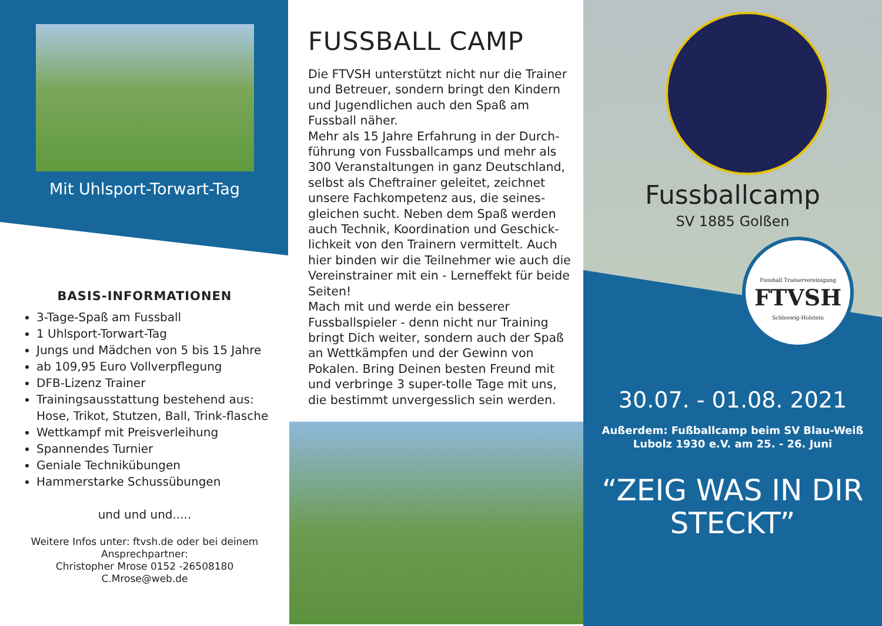Mit Uhlsport-Torwart-Tag
BASIS-INFORMATIONEN
3-Tage-Spaß am Fussball
1 Uhlsport-Torwart-Tag
Jungs und Mädchen von 5 bis 15 Jahre
ab 109,95 Euro Vollverpflegung
DFB-Lizenz Trainer
Trainingsausstattung bestehend aus: Hose, Trikot, Stutzen, Ball, Trink-flasche
Wettkampf mit Preisverleihung
Spannendes Turnier
Geniale Technikübungen
Hammerstarke Schussübungen
und und und.....
Weitere Infos unter: ftvsh.de oder bei deinem
Ansprechpartner:
Christopher Mrose 0152 -26508180
C.Mrose@web.de
FUSSBALL CAMP
Die FTVSH unterstützt nicht nur die Trainer und Betreuer, sondern bringt den Kindern und Jugendlichen auch den Spaß am Fussball näher.
Mehr als 15 Jahre Erfahrung in der Durch-führung von Fussballcamps und mehr als 300 Veranstaltungen in ganz Deutschland, selbst als Cheftrainer geleitet, zeichnet unsere Fachkompetenz aus, die seines-gleichen sucht. Neben dem Spaß werden auch Technik, Koordination und Geschick-lichkeit von den Trainern vermittelt. Auch hier binden wir die Teilnehmer wie auch die Vereinstrainer mit ein - Lerneffekt für beide Seiten!
Mach mit und werde ein besserer Fussballspieler - denn nicht nur Training bringt Dich weiter, sondern auch der Spaß an Wettkämpfen und der Gewinn von Pokalen. Bring Deinen besten Freund mit und verbringe 3 super-tolle Tage mit uns, die bestimmt unvergesslich sein werden.
Fussballcamp
SV 1885 Golßen
Fussball Trainervereinigung
FTVSH
Schleswig-Holstein
30.07. - 01.08. 2021
Außerdem: Fußballcamp beim SV Blau-Weiß
Lubolz 1930 e.V. am 25. - 26. Juni
“ZEIG WAS IN DIR
STECKT”